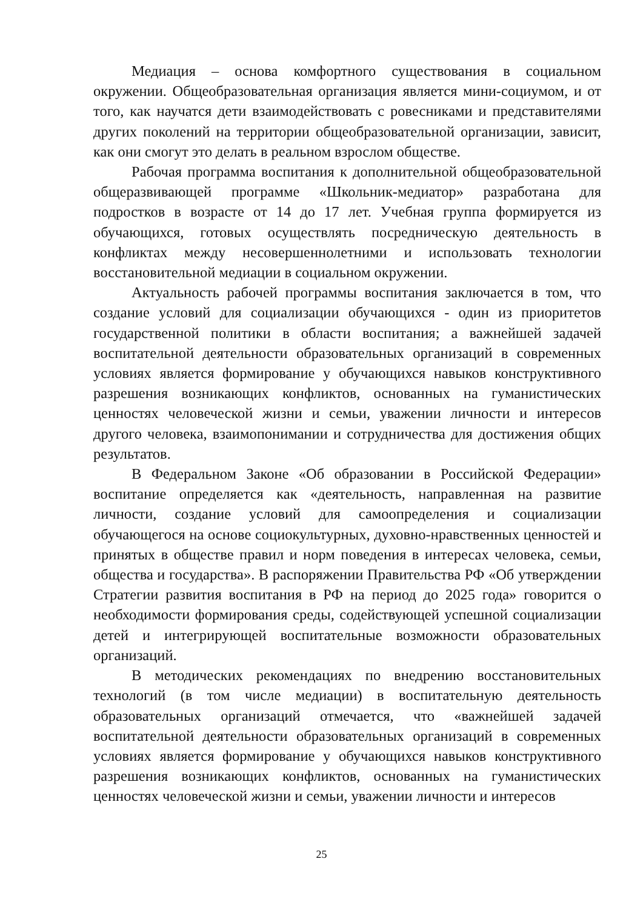Медиация – основа комфортного существования в социальном окружении. Общеобразовательная организация является мини-социумом, и от того, как научатся дети взаимодействовать с ровесниками и представителями других поколений на территории общеобразовательной организации, зависит, как они смогут это делать в реальном взрослом обществе.
Рабочая программа воспитания к дополнительной общеобразовательной общеразвивающей программе «Школьник-медиатор» разработана для подростков в возрасте от 14 до 17 лет. Учебная группа формируется из обучающихся, готовых осуществлять посредническую деятельность в конфликтах между несовершеннолетними и использовать технологии восстановительной медиации в социальном окружении.
Актуальность рабочей программы воспитания заключается в том, что создание условий для социализации обучающихся - один из приоритетов государственной политики в области воспитания; а важнейшей задачей воспитательной деятельности образовательных организаций в современных условиях является формирование у обучающихся навыков конструктивного разрешения возникающих конфликтов, основанных на гуманистических ценностях человеческой жизни и семьи, уважении личности и интересов другого человека, взаимопонимании и сотрудничества для достижения общих результатов.
В Федеральном Законе «Об образовании в Российской Федерации» воспитание определяется как «деятельность, направленная на развитие личности, создание условий для самоопределения и социализации обучающегося на основе социокультурных, духовно-нравственных ценностей и принятых в обществе правил и норм поведения в интересах человека, семьи, общества и государства». В распоряжении Правительства РФ «Об утверждении Стратегии развития воспитания в РФ на период до 2025 года» говорится о необходимости формирования среды, содействующей успешной социализации детей и интегрирующей воспитательные возможности образовательных организаций.
В методических рекомендациях по внедрению восстановительных технологий (в том числе медиации) в воспитательную деятельность образовательных организаций отмечается, что «важнейшей задачей воспитательной деятельности образовательных организаций в современных условиях является формирование у обучающихся навыков конструктивного разрешения возникающих конфликтов, основанных на гуманистических ценностях человеческой жизни и семьи, уважении личности и интересов
25